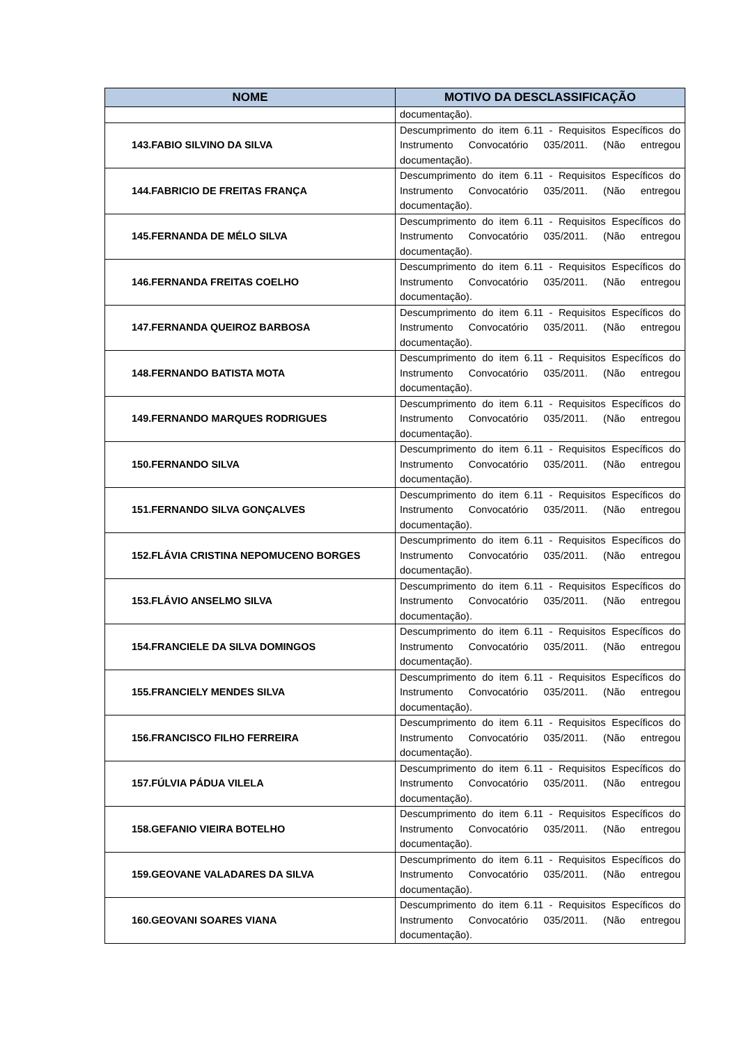| NOME | MOTIVO DA DESCLASSIFICAÇÃO |
| --- | --- |
| | documentação). |
| 143.FABIO SILVINO DA SILVA | Descumprimento do item 6.11 - Requisitos Específicos do Instrumento Convocatório 035/2011. (Não entregou documentação). |
| 144.FABRICIO DE FREITAS FRANÇA | Descumprimento do item 6.11 - Requisitos Específicos do Instrumento Convocatório 035/2011. (Não entregou documentação). |
| 145.FERNANDA DE MÉLO SILVA | Descumprimento do item 6.11 - Requisitos Específicos do Instrumento Convocatório 035/2011. (Não entregou documentação). |
| 146.FERNANDA FREITAS COELHO | Descumprimento do item 6.11 - Requisitos Específicos do Instrumento Convocatório 035/2011. (Não entregou documentação). |
| 147.FERNANDA QUEIROZ BARBOSA | Descumprimento do item 6.11 - Requisitos Específicos do Instrumento Convocatório 035/2011. (Não entregou documentação). |
| 148.FERNANDO BATISTA MOTA | Descumprimento do item 6.11 - Requisitos Específicos do Instrumento Convocatório 035/2011. (Não entregou documentação). |
| 149.FERNANDO MARQUES RODRIGUES | Descumprimento do item 6.11 - Requisitos Específicos do Instrumento Convocatório 035/2011. (Não entregou documentação). |
| 150.FERNANDO SILVA | Descumprimento do item 6.11 - Requisitos Específicos do Instrumento Convocatório 035/2011. (Não entregou documentação). |
| 151.FERNANDO SILVA GONÇALVES | Descumprimento do item 6.11 - Requisitos Específicos do Instrumento Convocatório 035/2011. (Não entregou documentação). |
| 152.FLÁVIA CRISTINA NEPOMUCENO BORGES | Descumprimento do item 6.11 - Requisitos Específicos do Instrumento Convocatório 035/2011. (Não entregou documentação). |
| 153.FLÁVIO ANSELMO SILVA | Descumprimento do item 6.11 - Requisitos Específicos do Instrumento Convocatório 035/2011. (Não entregou documentação). |
| 154.FRANCIELE DA SILVA DOMINGOS | Descumprimento do item 6.11 - Requisitos Específicos do Instrumento Convocatório 035/2011. (Não entregou documentação). |
| 155.FRANCIELY MENDES SILVA | Descumprimento do item 6.11 - Requisitos Específicos do Instrumento Convocatório 035/2011. (Não entregou documentação). |
| 156.FRANCISCO FILHO FERREIRA | Descumprimento do item 6.11 - Requisitos Específicos do Instrumento Convocatório 035/2011. (Não entregou documentação). |
| 157.FÚLVIA PÁDUA VILELA | Descumprimento do item 6.11 - Requisitos Específicos do Instrumento Convocatório 035/2011. (Não entregou documentação). |
| 158.GEFANIO VIEIRA BOTELHO | Descumprimento do item 6.11 - Requisitos Específicos do Instrumento Convocatório 035/2011. (Não entregou documentação). |
| 159.GEOVANE VALADARES DA SILVA | Descumprimento do item 6.11 - Requisitos Específicos do Instrumento Convocatório 035/2011. (Não entregou documentação). |
| 160.GEOVANI SOARES VIANA | Descumprimento do item 6.11 - Requisitos Específicos do Instrumento Convocatório 035/2011. (Não entregou documentação). |